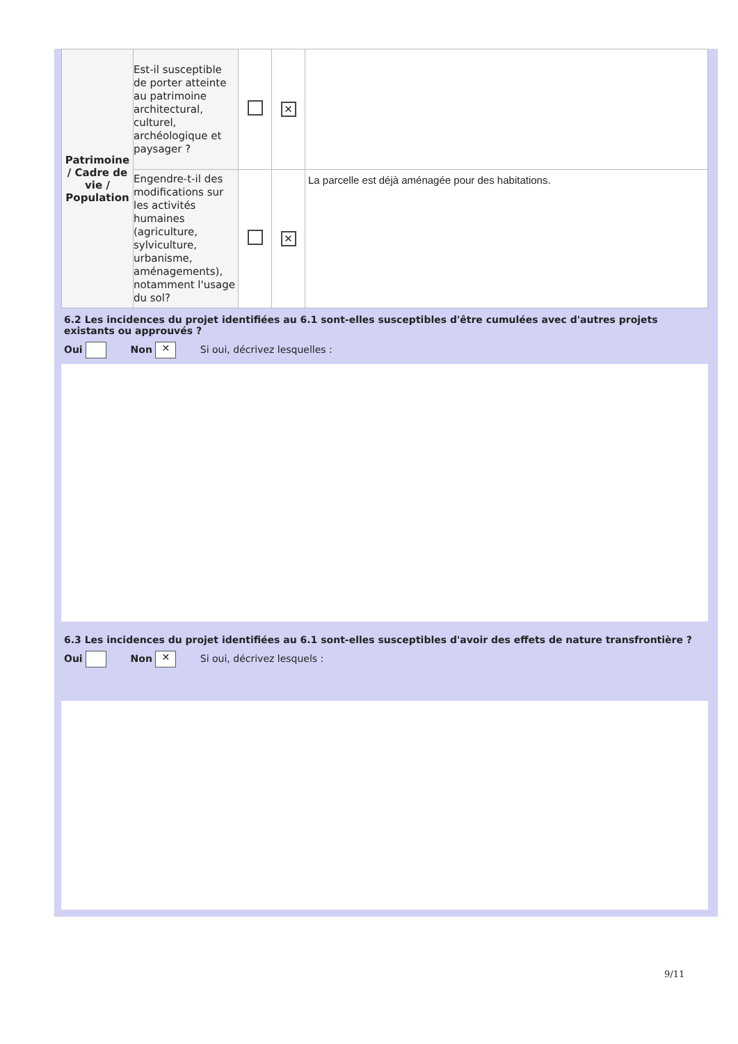| Patrimoine / Cadre de vie / Population | Est-il susceptible de porter atteinte au patrimoine architectural, culturel, archéologique et paysager ? | | ✕ | |
| | Engendre-t-il des modifications sur les activités humaines (agriculture, sylviculture, urbanisme, aménagements), notamment l'usage du sol? | | ✕ | La parcelle est déjà aménagée pour des habitations. |
6.2 Les incidences du projet identifiées au 6.1 sont-elles susceptibles d'être cumulées avec d'autres projets existants ou approuvés ?
Oui Non ✕ Si oui, décrivez lesquelles :
6.3 Les incidences du projet identifiées au 6.1 sont-elles susceptibles d'avoir des effets de nature transfrontière ?
Oui Non ✕ Si oui, décrivez lesquels :
9/11